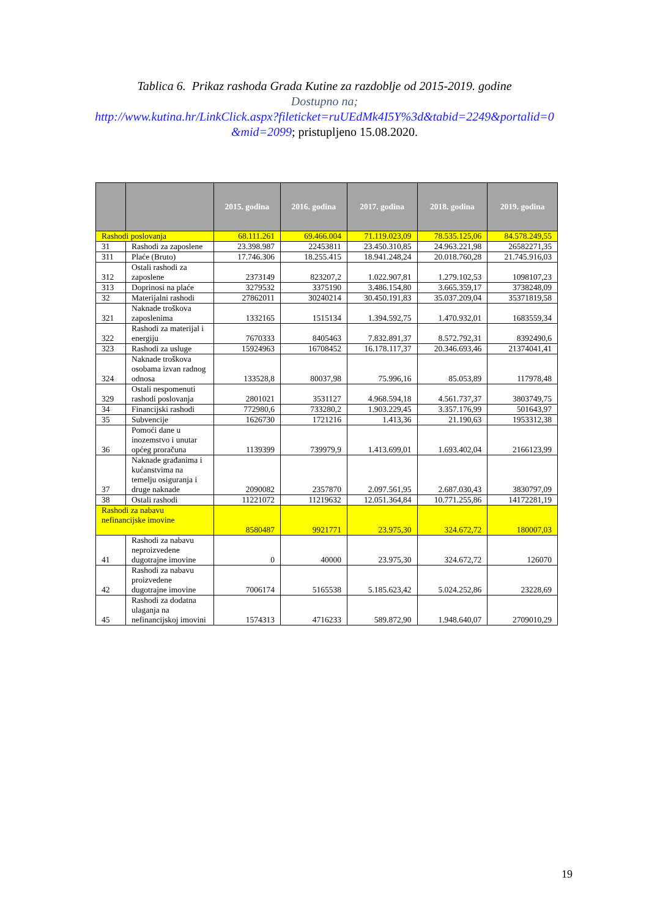Tablica 6. Prikaz rashoda Grada Kutine za razdoblje od 2015-2019. godine
Dostupno na;
http://www.kutina.hr/LinkClick.aspx?fileticket=ruUEdMk4I5Y%3d&tabid=2249&portalid=0
&mid=2099; pristupljeno 15.08.2020.
| | | 2015. godina | 2016. godina | 2017. godina | 2018. godina | 2019. godina |
| --- | --- | --- | --- | --- | --- | --- |
| Rashodi poslovanja | | 68.111.261 | 69.466.004 | 71.119.023,09 | 78.535.125,06 | 84.578.249,55 |
| 31 | Rashodi za zaposlene | 23.398.987 | 22453811 | 23.450.310,85 | 24.963.221,98 | 26582271,35 |
| 311 | Plaće (Bruto) | 17.746.306 | 18.255.415 | 18.941.248,24 | 20.018.760,28 | 21.745.916,03 |
| 312 | Ostali rashodi za zaposlene | 2373149 | 823207,2 | 1.022.907,81 | 1.279.102,53 | 1098107,23 |
| 313 | Doprinosi na plaće | 3279532 | 3375190 | 3.486.154,80 | 3.665.359,17 | 3738248,09 |
| 32 | Materijalni rashodi | 27862011 | 30240214 | 30.450.191,83 | 35.037.209,04 | 35371819,58 |
| 321 | Naknade troškova zaposlenima | 1332165 | 1515134 | 1.394.592,75 | 1.470.932,01 | 1683559,34 |
| 322 | Rashodi za materijal i energiju | 7670333 | 8405463 | 7.832.891,37 | 8.572.792,31 | 8392490,6 |
| 323 | Rashodi za usluge | 15924963 | 16708452 | 16.178.117,37 | 20.346.693,46 | 21374041,41 |
| 324 | Naknade troškova osobama izvan radnog odnosa | 133528,8 | 80037,98 | 75.996,16 | 85.053,89 | 117978,48 |
| 329 | Ostali nespomenuti rashodi poslovanja | 2801021 | 3531127 | 4.968.594,18 | 4.561.737,37 | 3803749,75 |
| 34 | Financijski rashodi | 772980,6 | 733280,2 | 1.903.229,45 | 3.357.176,99 | 501643,97 |
| 35 | Subvencije | 1626730 | 1721216 | 1.413,36 | 21.190,63 | 1953312,38 |
| 36 | Pomoći dane u inozemstvo i unutar općeg proračuna | 1139399 | 739979,9 | 1.413.699,01 | 1.693.402,04 | 2166123,99 |
| 37 | Naknade građanima i kućanstvima na temelju osiguranja i druge naknade | 2090082 | 2357870 | 2.097.561,95 | 2.687.030,43 | 3830797,09 |
| 38 | Ostali rashodi | 11221072 | 11219632 | 12.051.364,84 | 10.771.255,86 | 14172281,19 |
| Rashodi za nabavu nefinancijske imovine | | 8580487 | 9921771 | 23.975,30 | 324.672,72 | 180007,03 |
| 41 | Rashodi za nabavu neproizvedene dugotrajne imovine | 0 | 40000 | 23.975,30 | 324.672,72 | 126070 |
| 42 | Rashodi za nabavu proizvedene dugotrajne imovine | 7006174 | 5165538 | 5.185.623,42 | 5.024.252,86 | 23228,69 |
| 45 | Rashodi za dodatna ulaganja na nefinancijskoj imovini | 1574313 | 4716233 | 589.872,90 | 1.948.640,07 | 2709010,29 |
19